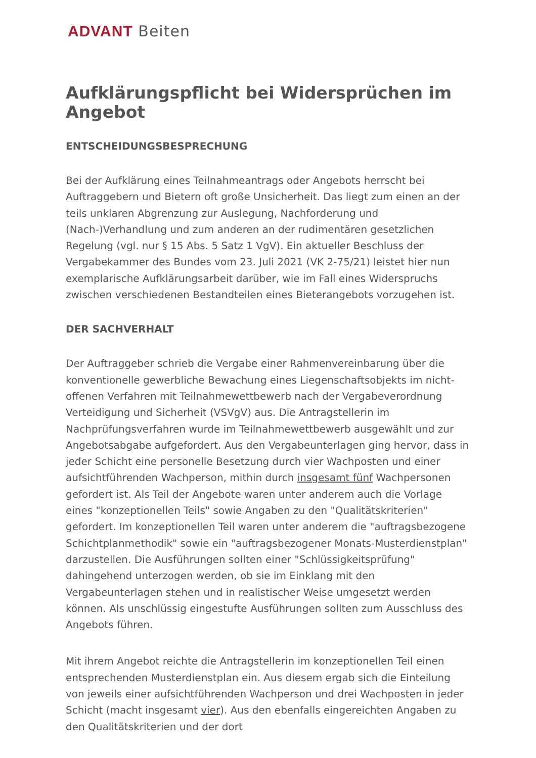ADVANT Beiten
Aufklärungspflicht bei Widersprüchen im Angebot
ENTSCHEIDUNGSBESPRECHUNG
Bei der Aufklärung eines Teilnahmeantrags oder Angebots herrscht bei Auftraggebern und Bietern oft große Unsicherheit. Das liegt zum einen an der teils unklaren Abgrenzung zur Auslegung, Nachforderung und (Nach-)Verhandlung und zum anderen an der rudimentären gesetzlichen Regelung (vgl. nur § 15 Abs. 5 Satz 1 VgV). Ein aktueller Beschluss der Vergabekammer des Bundes vom 23. Juli 2021 (VK 2-75/21) leistet hier nun exemplarische Aufklärungsarbeit darüber, wie im Fall eines Widerspruchs zwischen verschiedenen Bestandteilen eines Bieterangebots vorzugehen ist.
DER SACHVERHALT
Der Auftraggeber schrieb die Vergabe einer Rahmenvereinbarung über die konventionelle gewerbliche Bewachung eines Liegenschaftsobjekts im nicht-offenen Verfahren mit Teilnahmewettbewerb nach der Vergabe­verordnung Verteidigung und Sicherheit (VSVgV) aus. Die Antragstellerin im Nachprüfungsverfahren wurde im Teilnahmewettbewerb ausgewählt und zur Angebotsabgabe aufgefordert. Aus den Vergabeunterlagen ging hervor, dass in jeder Schicht eine personelle Besetzung durch vier Wachposten und einer aufsichtführenden Wachperson, mithin durch insgesamt fünf Wachpersonen gefordert ist. Als Teil der Angebote waren unter anderem auch die Vorlage eines "konzeptionellen Teils" sowie Angaben zu den "Qualitätskriterien" gefordert. Im konzeptionellen Teil waren unter anderem die "auftragsbezogene Schichtplanmethodik" sowie ein "auftragsbezogener Monats-Musterdienstplan" darzustellen. Die Ausführungen sollten einer "Schlüssigkeitsprüfung" dahingehend unterzogen werden, ob sie im Einklang mit den Vergabeunterlagen stehen und in realistischer Weise umgesetzt werden können. Als unschlüssig eingestufte Ausführungen sollten zum Ausschluss des Angebots führen.
Mit ihrem Angebot reichte die Antragstellerin im konzeptionellen Teil einen entsprechenden Musterdienstplan ein. Aus diesem ergab sich die Ein­teilung von jeweils einer aufsichtführenden Wachperson und drei Wach­posten in jeder Schicht (macht insgesamt vier). Aus den ebenfalls eingereichten Angaben zu den Qualitätskriterien und der dort